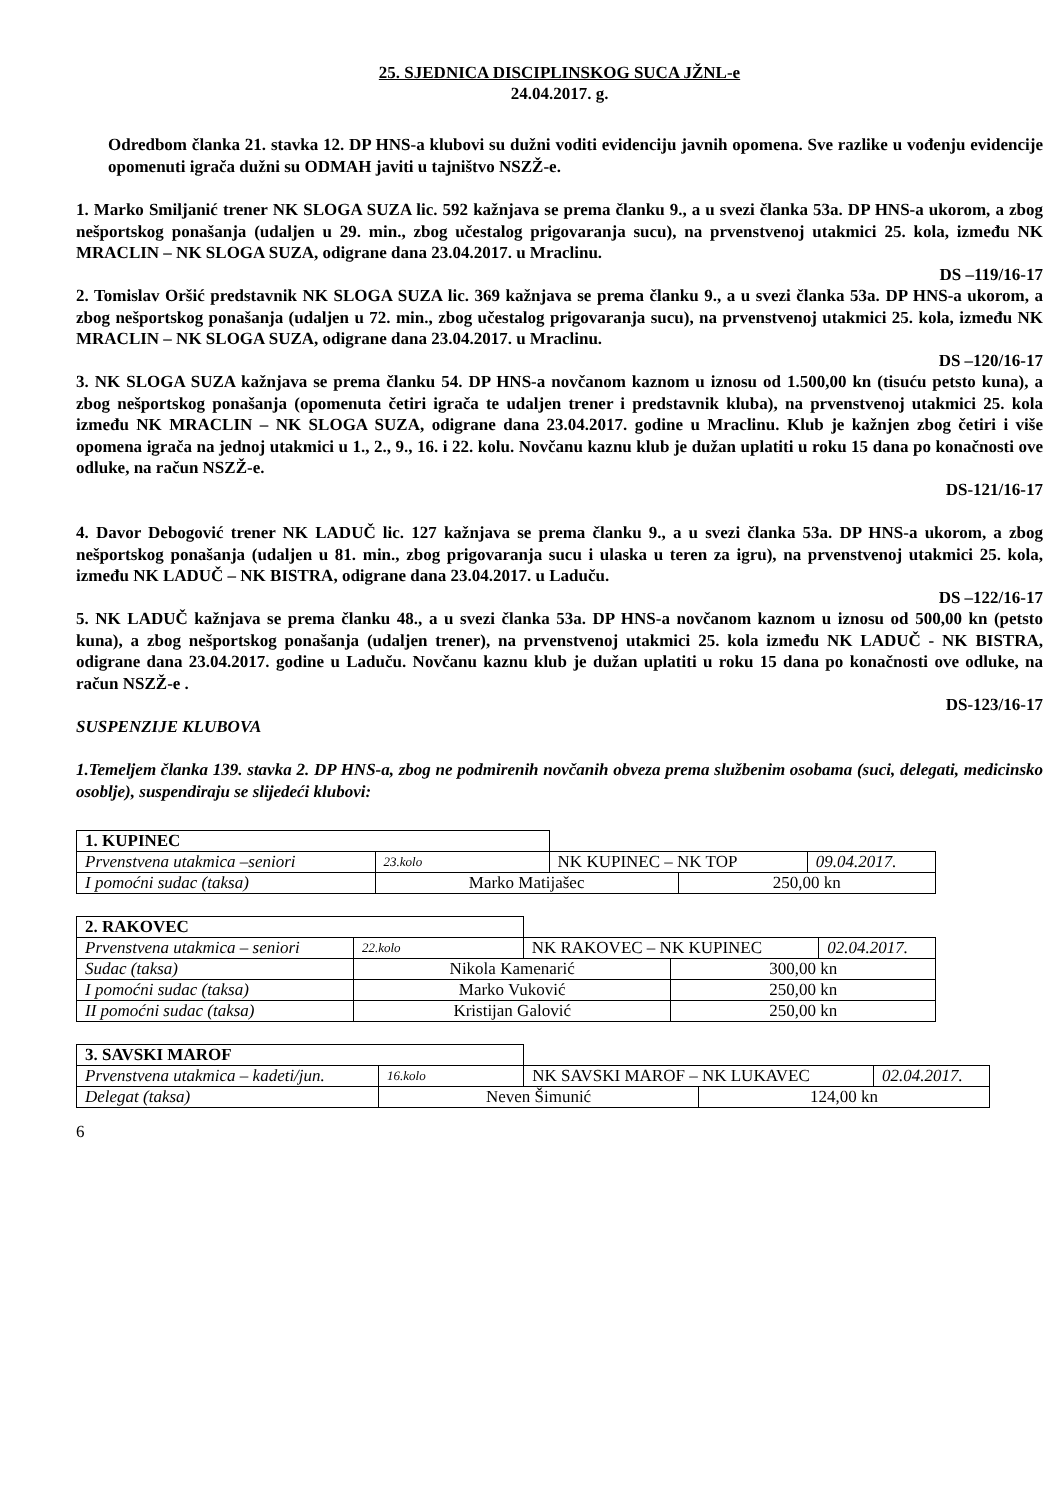25. SJEDNICA DISCIPLINSKOG SUCA JŽNL-e
24.04.2017. g.
Odredbom članka 21. stavka 12. DP HNS-a klubovi su dužni voditi evidenciju javnih opomena. Sve razlike u vođenju evidencije opomenuti igrača dužni su ODMAH javiti u tajništvo NSZŽ-e.
1. Marko Smiljanić trener NK SLOGA SUZA lic. 592 kažnjava se prema članku 9., a u svezi članka 53a. DP HNS-a ukorom, a zbog nešportskog ponašanja (udaljen u 29. min., zbog učestalog prigovaranja sucu), na prvenstvenoj utakmici 25. kola, između NK MRACLIN – NK SLOGA SUZA, odigrane dana 23.04.2017. u Mraclinu.
DS –119/16-17
2. Tomislav Oršić predstavnik NK SLOGA SUZA lic. 369 kažnjava se prema članku 9., a u svezi članka 53a. DP HNS-a ukorom, a zbog nešportskog ponašanja (udaljen u 72. min., zbog učestalog prigovaranja sucu), na prvenstvenoj utakmici 25. kola, između NK MRACLIN – NK SLOGA SUZA, odigrane dana 23.04.2017. u Mraclinu.
DS –120/16-17
3. NK SLOGA SUZA kažnjava se prema članku 54. DP HNS-a novčanom kaznom u iznosu od 1.500,00 kn (tisuću petsto kuna), a zbog nešportskog ponašanja (opomenuta četiri igrača te udaljen trener i predstavnik kluba), na prvenstvenoj utakmici 25. kola između NK MRACLIN – NK SLOGA SUZA, odigrane dana 23.04.2017. godine u Mraclinu. Klub je kažnjen zbog četiri i više opomena igrača na jednoj utakmici u 1., 2., 9., 16. i 22. kolu. Novčanu kaznu klub je dužan uplatiti u roku 15 dana po konačnosti ove odluke, na račun NSZŽ-e.
DS-121/16-17
4. Davor Debogović trener NK LADUČ lic. 127 kažnjava se prema članku 9., a u svezi članka 53a. DP HNS-a ukorom, a zbog nešportskog ponašanja (udaljen u 81. min., zbog prigovaranja sucu i ulaska u teren za igru), na prvenstvenoj utakmici 25. kola, između NK LADUČ – NK BISTRA, odigrane dana 23.04.2017. u Laduču.
DS –122/16-17
5. NK LADUČ kažnjava se prema članku 48., a u svezi članka 53a. DP HNS-a novčanom kaznom u iznosu od 500,00 kn (petsto kuna), a zbog nešportskog ponašanja (udaljen trener), na prvenstvenoj utakmici 25. kola između NK LADUČ - NK BISTRA, odigrane dana 23.04.2017. godine u Laduču. Novčanu kaznu klub je dužan uplatiti u roku 15 dana po konačnosti ove odluke, na račun NSZŽ-e .
DS-123/16-17
SUSPENZIJE KLUBOVA
1.Temeljem članka 139. stavka 2. DP HNS-a, zbog ne podmirenih novčanih obveza prema službenim osobama (suci, delegati, medicinsko osoblje), suspendiraju se slijedeći klubovi:
| 1. KUPINEC | | | | |
| Prvenstvena utakmica –seniori | 23.kolo | NK KUPINEC – NK TOP | | 09.04.2017. |
| I pomoćni sudac (taksa) | Marko Matijašec | | 250,00 kn | |
| 2. RAKOVEC | | | | |
| Prvenstvena utakmica – seniori | 22.kolo | NK RAKOVEC – NK KUPINEC | | 02.04.2017. |
| Sudac (taksa) | Nikola Kamenarić | | 300,00 kn | |
| I pomoćni sudac (taksa) | Marko Vuković | | 250,00 kn | |
| II pomoćni sudac (taksa) | Kristijan Galović | | 250,00 kn | |
| 3. SAVSKI MAROF | | | | |
| Prvenstvena utakmica – kadeti/jun. | 16.kolo | NK SAVSKI MAROF – NK LUKAVEC | | 02.04.2017. |
| Delegat (taksa) | Neven Šimunić | | 124,00 kn | |
6